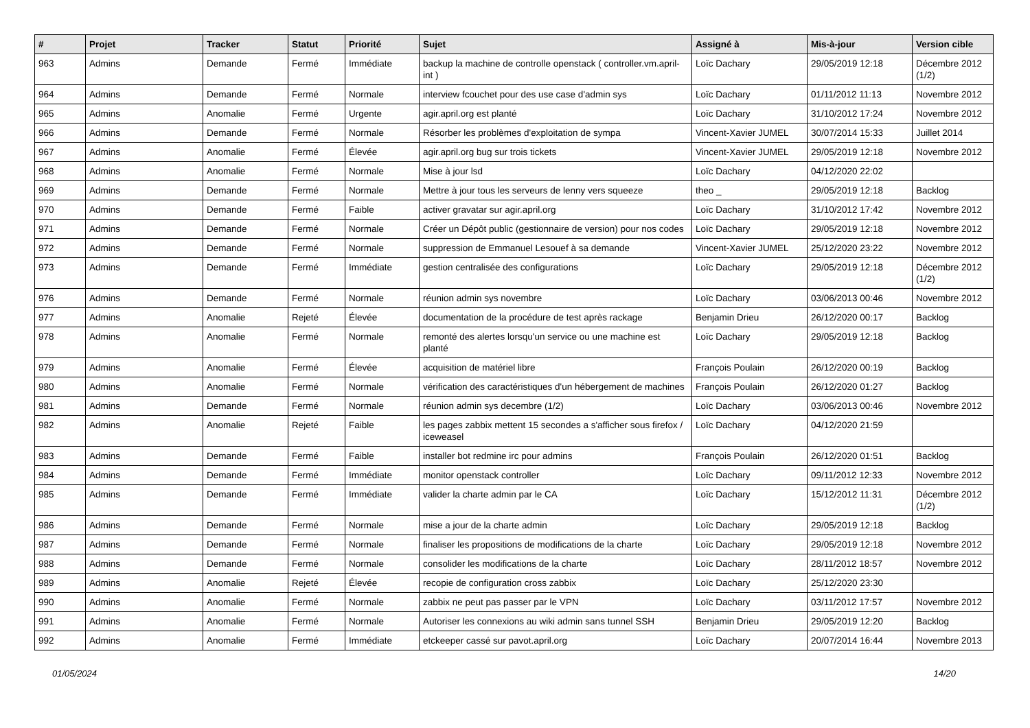| # | Projet | Tracker | Statut | Priorité | Sujet | Assigné à | Mis-à-jour | Version cible |
| --- | --- | --- | --- | --- | --- | --- | --- | --- |
| 963 | Admins | Demande | Fermé | Immédiate | backup la machine de controlle openstack ( controller.vm.april-int ) | Loïc Dachary | 29/05/2019 12:18 | Décembre 2012 (1/2) |
| 964 | Admins | Demande | Fermé | Normale | interview fcouchet pour des use case d'admin sys | Loïc Dachary | 01/11/2012 11:13 | Novembre 2012 |
| 965 | Admins | Anomalie | Fermé | Urgente | agir.april.org est planté | Loïc Dachary | 31/10/2012 17:24 | Novembre 2012 |
| 966 | Admins | Demande | Fermé | Normale | Résorber les problèmes d'exploitation de sympa | Vincent-Xavier JUMEL | 30/07/2014 15:33 | Juillet 2014 |
| 967 | Admins | Anomalie | Fermé | Élevée | agir.april.org bug sur trois tickets | Vincent-Xavier JUMEL | 29/05/2019 12:18 | Novembre 2012 |
| 968 | Admins | Anomalie | Fermé | Normale | Mise à jour lsd | Loïc Dachary | 04/12/2020 22:02 | |
| 969 | Admins | Demande | Fermé | Normale | Mettre à jour tous les serveurs de lenny vers squeeze | theo _ | 29/05/2019 12:18 | Backlog |
| 970 | Admins | Demande | Fermé | Faible | activer gravatar sur agir.april.org | Loïc Dachary | 31/10/2012 17:42 | Novembre 2012 |
| 971 | Admins | Demande | Fermé | Normale | Créer un Dépôt public (gestionnaire de version) pour nos codes | Loïc Dachary | 29/05/2019 12:18 | Novembre 2012 |
| 972 | Admins | Demande | Fermé | Normale | suppression de Emmanuel Lesouef à sa demande | Vincent-Xavier JUMEL | 25/12/2020 23:22 | Novembre 2012 |
| 973 | Admins | Demande | Fermé | Immédiate | gestion centralisée des configurations | Loïc Dachary | 29/05/2019 12:18 | Décembre 2012 (1/2) |
| 976 | Admins | Demande | Fermé | Normale | réunion admin sys novembre | Loïc Dachary | 03/06/2013 00:46 | Novembre 2012 |
| 977 | Admins | Anomalie | Rejeté | Élevée | documentation de la procédure de test après rackage | Benjamin Drieu | 26/12/2020 00:17 | Backlog |
| 978 | Admins | Anomalie | Fermé | Normale | remonté des alertes lorsqu'un service ou une machine est planté | Loïc Dachary | 29/05/2019 12:18 | Backlog |
| 979 | Admins | Anomalie | Fermé | Élevée | acquisition de matériel libre | François Poulain | 26/12/2020 00:19 | Backlog |
| 980 | Admins | Anomalie | Fermé | Normale | vérification des caractéristiques d'un hébergement de machines | François Poulain | 26/12/2020 01:27 | Backlog |
| 981 | Admins | Demande | Fermé | Normale | réunion admin sys decembre (1/2) | Loïc Dachary | 03/06/2013 00:46 | Novembre 2012 |
| 982 | Admins | Anomalie | Rejeté | Faible | les pages zabbix mettent 15 secondes a s'afficher sous firefox / iceweasel | Loïc Dachary | 04/12/2020 21:59 | |
| 983 | Admins | Demande | Fermé | Faible | installer bot redmine irc pour admins | François Poulain | 26/12/2020 01:51 | Backlog |
| 984 | Admins | Demande | Fermé | Immédiate | monitor openstack controller | Loïc Dachary | 09/11/2012 12:33 | Novembre 2012 |
| 985 | Admins | Demande | Fermé | Immédiate | valider la charte admin par le CA | Loïc Dachary | 15/12/2012 11:31 | Décembre 2012 (1/2) |
| 986 | Admins | Demande | Fermé | Normale | mise a jour de la charte admin | Loïc Dachary | 29/05/2019 12:18 | Backlog |
| 987 | Admins | Demande | Fermé | Normale | finaliser les propositions de modifications de la charte | Loïc Dachary | 29/05/2019 12:18 | Novembre 2012 |
| 988 | Admins | Demande | Fermé | Normale | consolider les modifications de la charte | Loïc Dachary | 28/11/2012 18:57 | Novembre 2012 |
| 989 | Admins | Anomalie | Rejeté | Élevée | recopie de configuration cross zabbix | Loïc Dachary | 25/12/2020 23:30 | |
| 990 | Admins | Anomalie | Fermé | Normale | zabbix ne peut pas passer par le VPN | Loïc Dachary | 03/11/2012 17:57 | Novembre 2012 |
| 991 | Admins | Anomalie | Fermé | Normale | Autoriser les connexions au wiki admin sans tunnel SSH | Benjamin Drieu | 29/05/2019 12:20 | Backlog |
| 992 | Admins | Anomalie | Fermé | Immédiate | etckeeper cassé sur pavot.april.org | Loïc Dachary | 20/07/2014 16:44 | Novembre 2013 |
01/05/2024 14/20